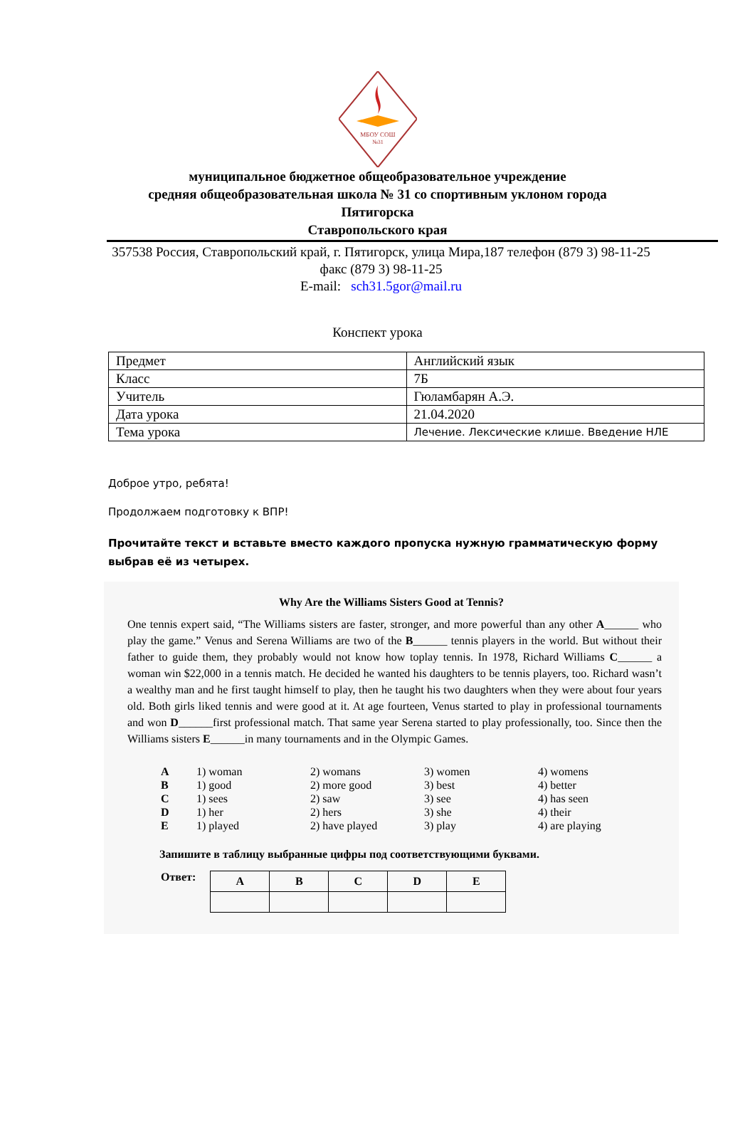МБОУ СОШ
№31
муниципальное бюджетное общеобразовательное учреждение
средняя общеобразовательная школа № 31 со спортивным уклоном города
Пятигорска
Ставропольского края
357538 Россия, Ставропольский край, г. Пятигорск, улица Мира,187 телефон (879 3) 98-11-25 факс (879 3) 98-11-25
E-mail: sch31.5gor@mail.ru
Конспект урока
| Предмет | Английский язык |
| Класс | 7Б |
| Учитель | Гюламбарян А.Э. |
| Дата урока | 21.04.2020 |
| Тема урока | Лечение. Лексические клише. Введение НЛЕ |
Доброе утро, ребята!
Продолжаем подготовку к ВПР!
Прочитайте текст и вставьте вместо каждого пропуска нужную грамматическую форму выбрав её из четырех.
Why Are the Williams Sisters Good at Tennis?
One tennis expert said, “The Williams sisters are faster, stronger, and more powerful than any other A______ who play the game.” Venus and Serena Williams are two of the B______ tennis players in the world. But without their father to guide them, they probably would not know how toplay tennis. In 1978, Richard Williams C______ a woman win $22,000 in a tennis match. He decided he wanted his daughters to be tennis players, too. Richard wasn’t a wealthy man and he first taught himself to play, then he taught his two daughters when they were about four years old. Both girls liked tennis and were good at it. At age fourteen, Venus started to play in professional tournaments and won D______first professional match. That same year Serena started to play professionally, too. Since then the Williams sisters E______in many tournaments and in the Olympic Games.
| A | 1) woman | 2) womans | 3) women | 4) womens |
| B | 1) good | 2) more good | 3) best | 4) better |
| C | 1) sees | 2) saw | 3) see | 4) has seen |
| D | 1) her | 2) hers | 3) she | 4) their |
| E | 1) played | 2) have played | 3) play | 4) are playing |
Запишите в таблицу выбранные цифры под соответствующими буквами.
Ответ:
| A | B | C | D | E |
| --- | --- | --- | --- | --- |